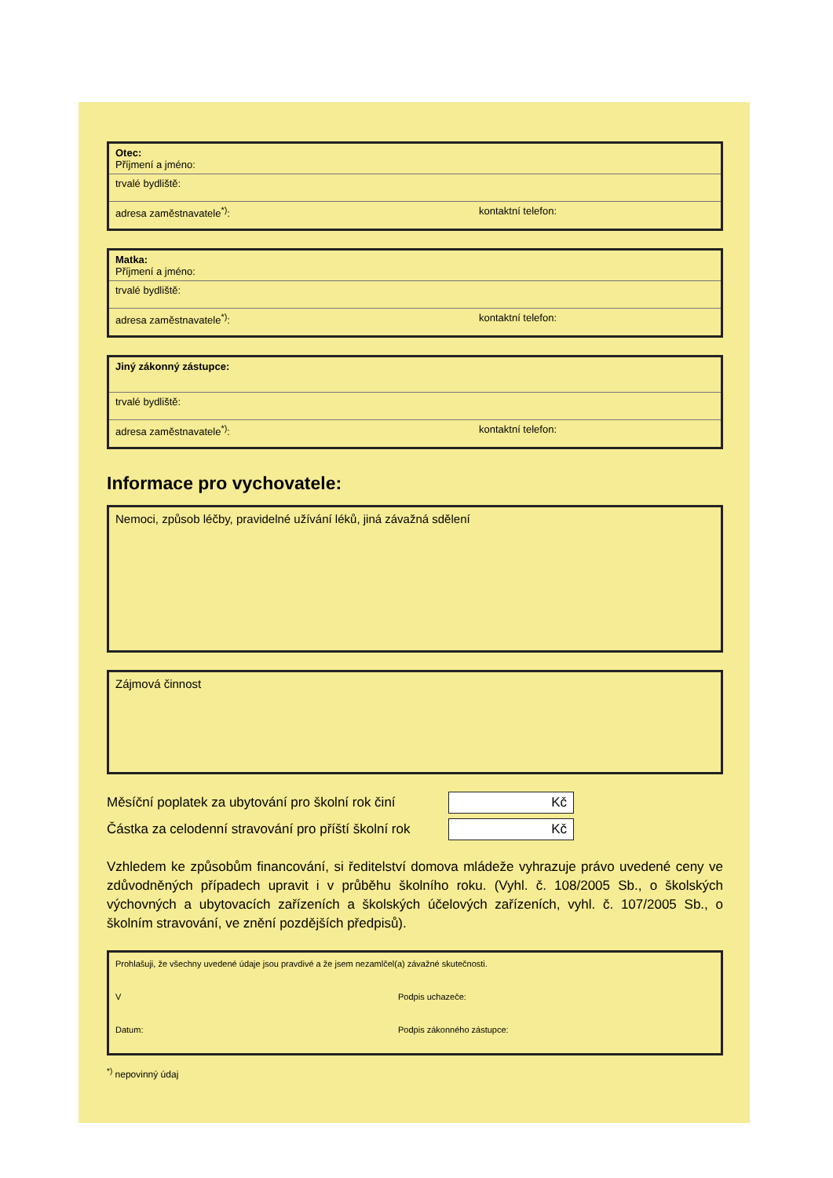Otec:
Příjmení a jméno:
trvalé bydliště:
adresa zaměstnavatele<sup>*)</sup>: kontaktní telefon:
Matka:
Příjmení a jméno:
trvalé bydliště:
adresa zaměstnavatele<sup>*)</sup>: kontaktní telefon:
Jiný zákonný zástupce:
trvalé bydliště:
adresa zaměstnavatele<sup>*)</sup>: kontaktní telefon:
Informace pro vychovatele:
Nemoci, způsob léčby, pravidelné užívání léků, jiná závažná sdělení
Zájmová činnost
Měsíční poplatek za ubytování pro školní rok činí
Kč
Částka za celodenní stravování pro příští školní rok
Kč
Vzhledem ke způsobům financování, si ředitelství domova mládeže vyhrazuje právo uvedené ceny ve zdůvodněných případech upravit i v průběhu školního roku. (Vyhl. č. 108/2005 Sb., o školských výchovných a ubytovacích zařízeních a školských účelových zařízeních, vyhl. č. 107/2005 Sb., o školním stravování, ve znění pozdějších předpisů).
Prohlašuji, že všechny uvedené údaje jsou pravdivé a že jsem nezamlčel(a) závažné skutečnosti.
V Podpis uchazeče:
Datum: Podpis zákonného zástupce:
<sup>*)</sup> nepovinný údaj